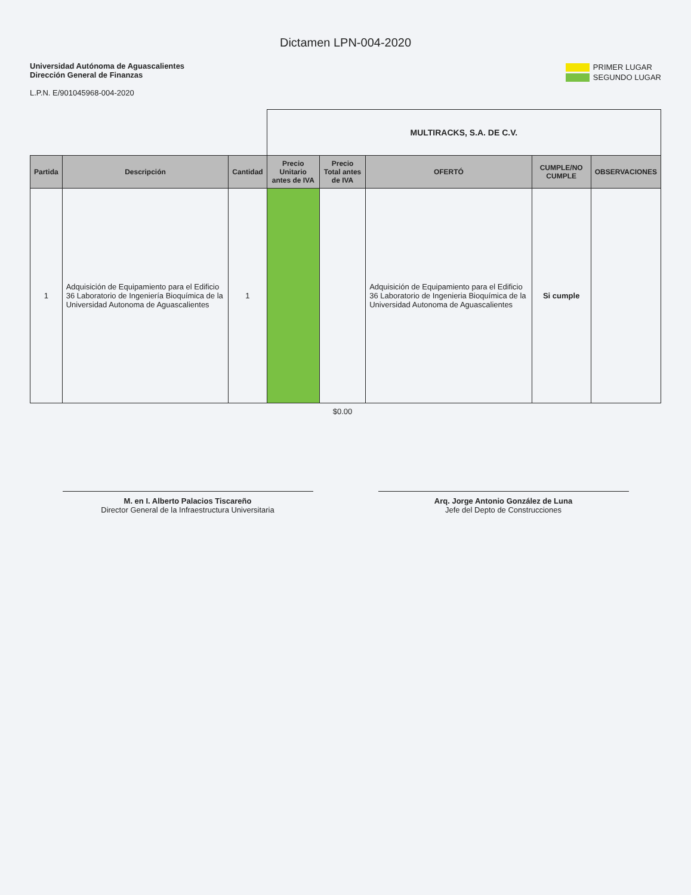Dictamen LPN-004-2020
Universidad Autónoma de Aguascalientes
Dirección General de Finanzas
L.P.N. E/901045968-004-2020
PRIMER LUGAR
SEGUNDO LUGAR
| | | | MULTIRACKS, S.A. DE C.V. | | | | |
| Partida | Descripción | Cantidad | Precio Unitario antes de IVA | Precio Total antes de IVA | OFERTÓ | CUMPLE/NO CUMPLE | OBSERVACIONES |
| 1 | Adquisición de Equipamiento para el Edificio 36 Laboratorio de Ingeniería Bioquímica de la Universidad Autonoma de Aguascalientes | 1 | | | Adquisición de Equipamiento para el Edificio 36 Laboratorio de Ingenieria Bioquímica de la Universidad Autonoma de Aguascalientes | Si cumple | |
| | | | | $0.00 | | | |
M. en I. Alberto Palacios Tiscareño
Director General de la Infraestructura Universitaria
Arq. Jorge Antonio González de Luna
Jefe del Depto de Construcciones